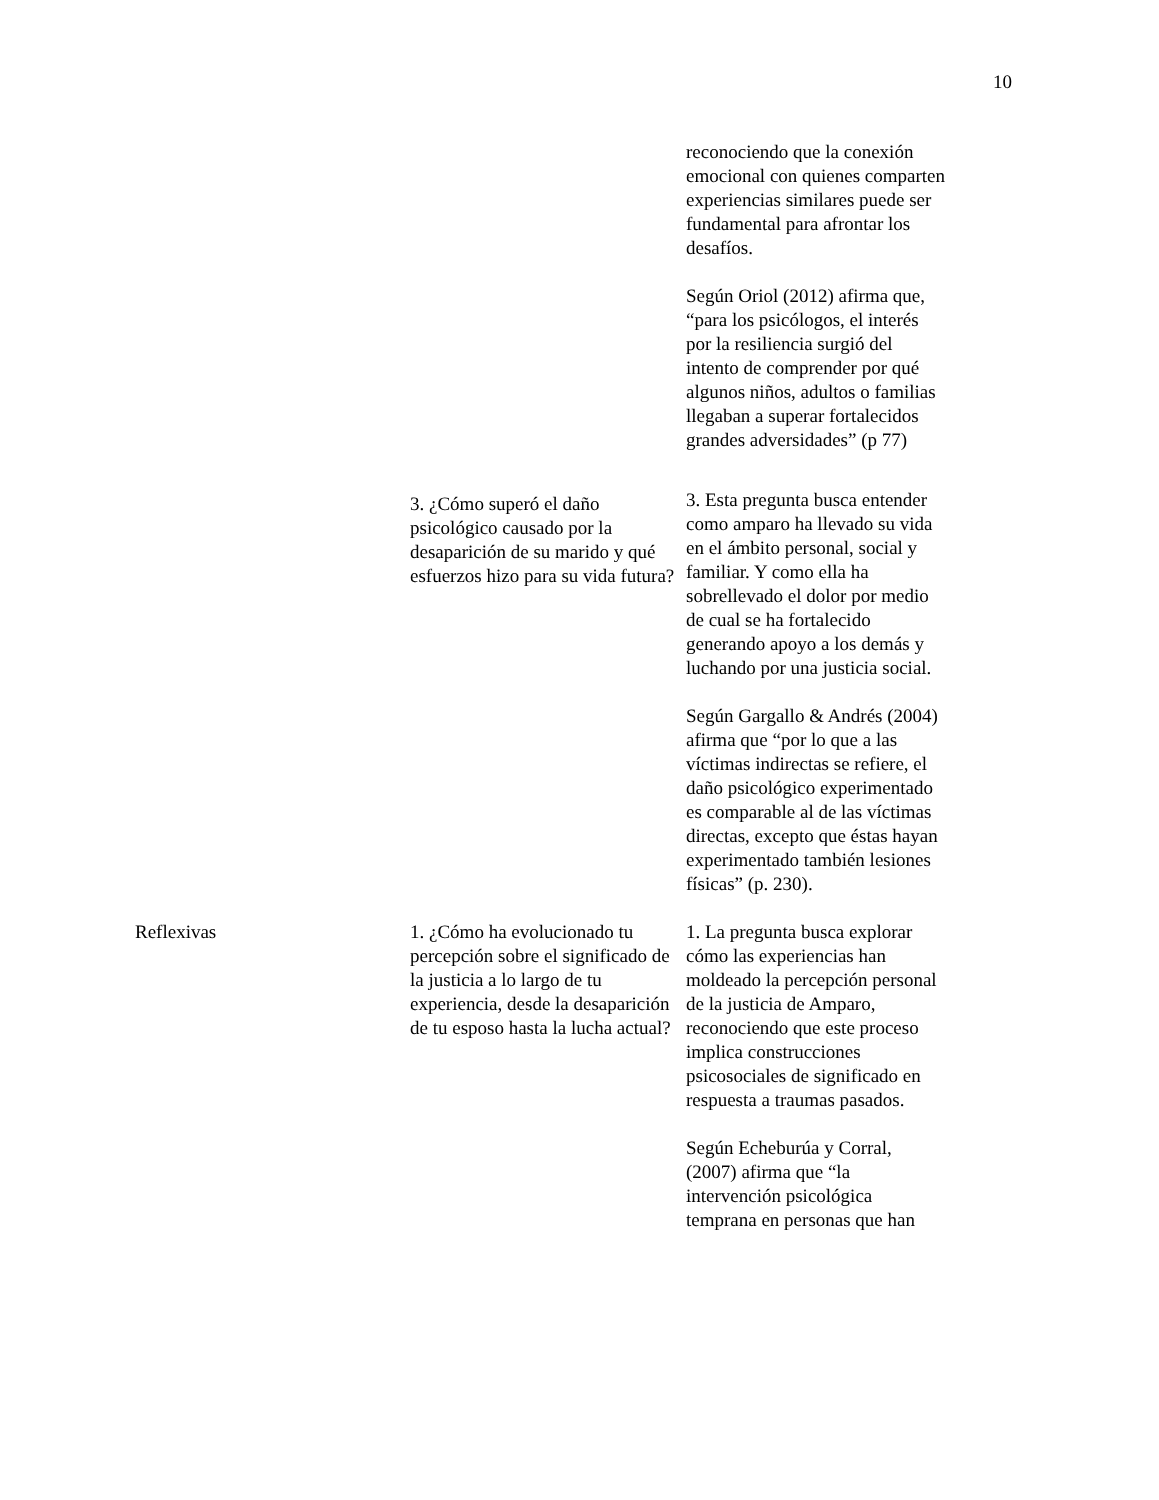10
| | | reconociendo que la conexión emocional con quienes comparten experiencias similares puede ser fundamental para afrontar los desafíos. Según Oriol (2012) afirma que, “para los psicólogos, el interés por la resiliencia surgió del intento de comprender por qué algunos niños, adultos o familias llegaban a superar fortalecidos grandes adversidades” (p 77) |
| | 3. ¿Cómo superó el daño psicológico causado por la desaparición de su marido y qué esfuerzos hizo para su vida futura? | 3. Esta pregunta busca entender como amparo ha llevado su vida en el ámbito personal, social y familiar. Y como ella ha sobrellevado el dolor por medio de cual se ha fortalecido generando apoyo a los demás y luchando por una justicia social. Según Gargallo & Andrés (2004) afirma que “por lo que a las víctimas indirectas se refiere, el daño psicológico experimentado es comparable al de las víctimas directas, excepto que éstas hayan experimentado también lesiones físicas” (p. 230). |
| Reflexivas | 1. ¿Cómo ha evolucionado tu percepción sobre el significado de la justicia a lo largo de tu experiencia, desde la desaparición de tu esposo hasta la lucha actual? | 1. La pregunta busca explorar cómo las experiencias han moldeado la percepción personal de la justicia de Amparo, reconociendo que este proceso implica construcciones psicosociales de significado en respuesta a traumas pasados. Según Echeburúa y Corral, (2007) afirma que “la intervención psicológica temprana en personas que han |